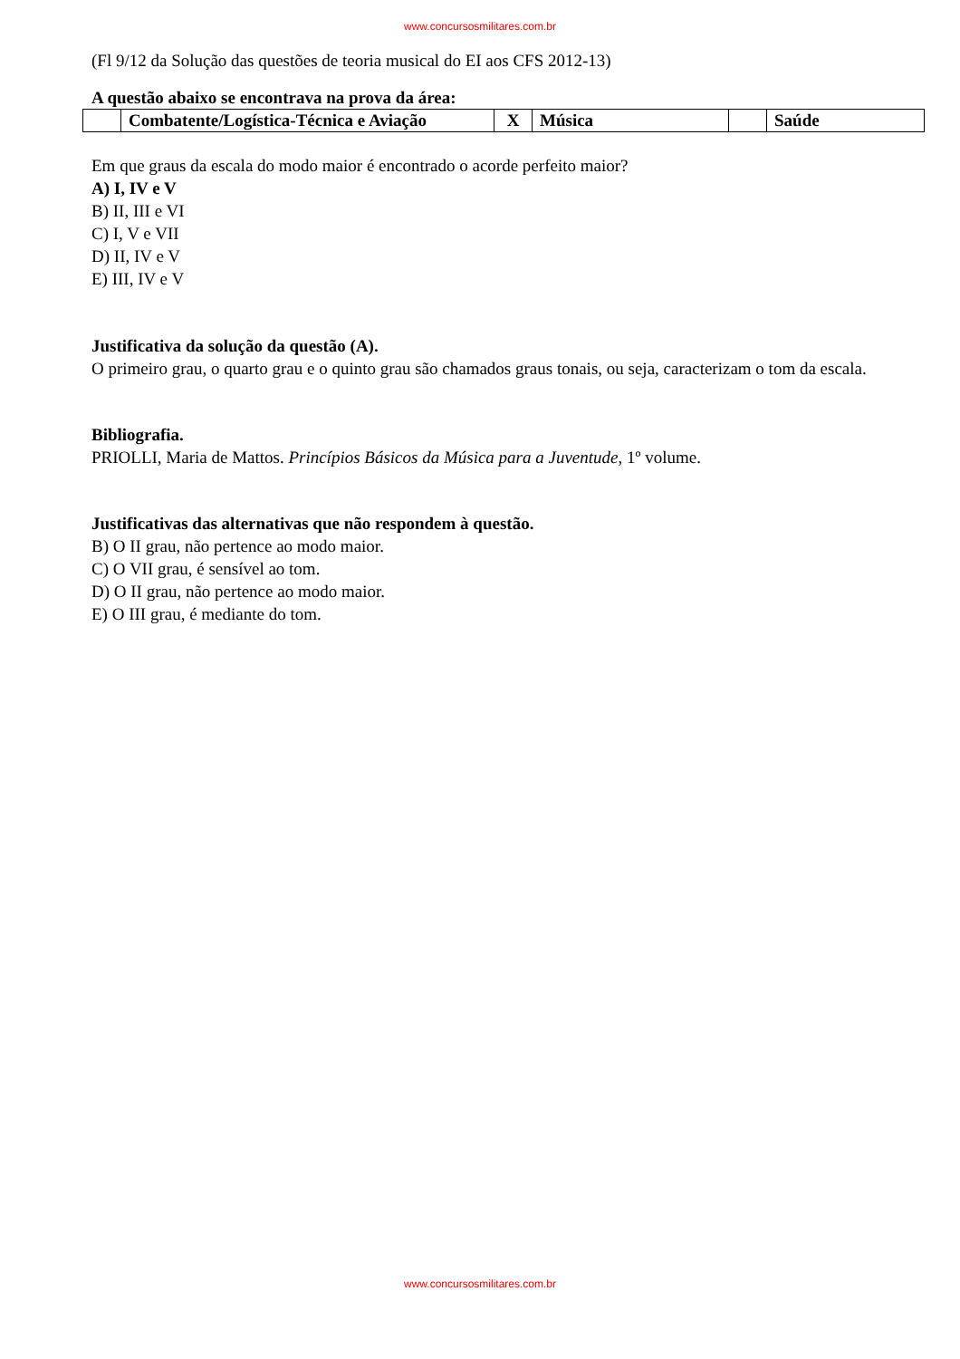www.concursosmilitares.com.br
(Fl 9/12 da Solução das questões de teoria musical do EI aos CFS 2012-13)
A questão abaixo se encontrava na prova da área:
| | Combatente/Logística-Técnica e Aviação | X | Música | | Saúde |
Em que graus da escala do modo maior é encontrado o acorde perfeito maior?
A) I, IV e V
B) II, III e VI
C) I, V e VII
D) II, IV e V
E) III, IV e V
Justificativa da solução da questão (A).
O primeiro grau, o quarto grau e o quinto grau são chamados graus tonais, ou seja, caracterizam o tom da escala.
Bibliografia.
PRIOLLI, Maria de Mattos. Princípios Básicos da Música para a Juventude, 1º volume.
Justificativas das alternativas que não respondem à questão.
B) O II grau, não pertence ao modo maior.
C) O VII grau, é sensível ao tom.
D) O II grau, não pertence ao modo maior.
E) O III grau, é mediante do tom.
www.concursosmilitares.com.br